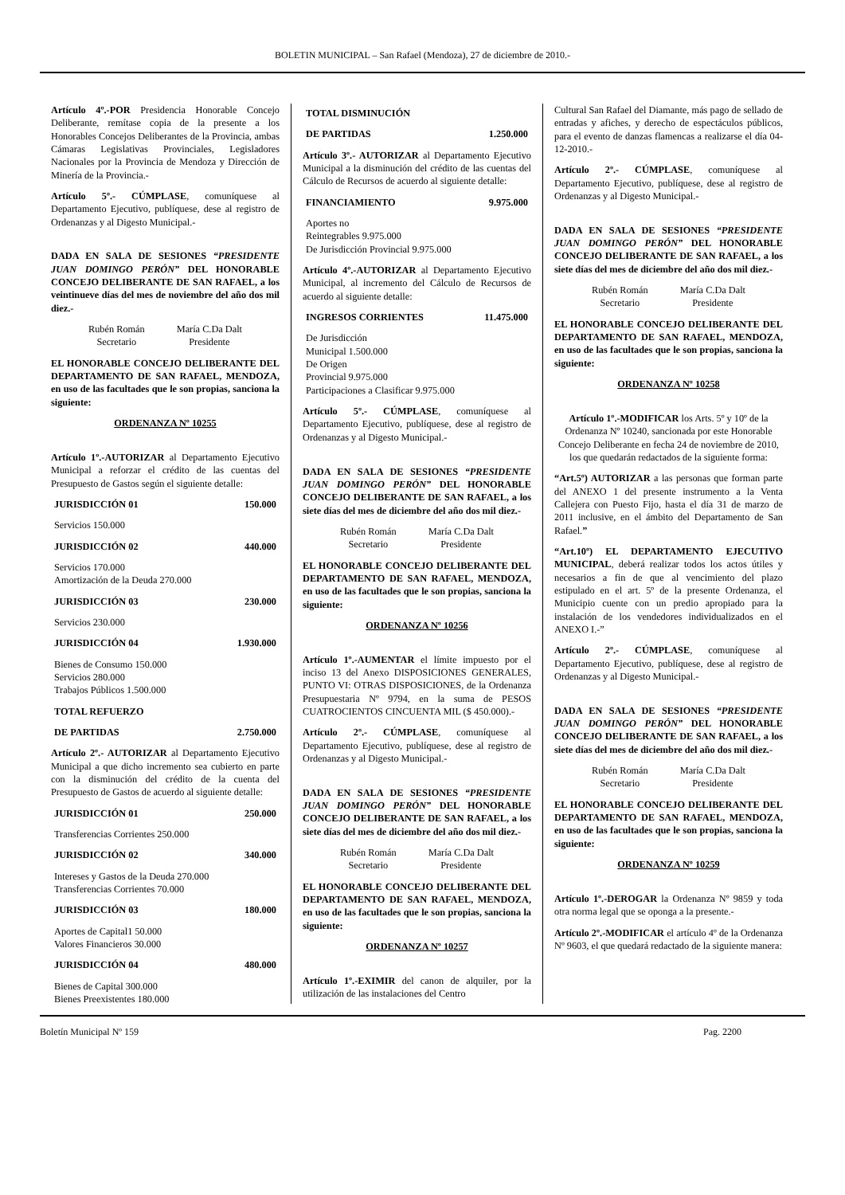BOLETIN MUNICIPAL – San Rafael (Mendoza), 27 de diciembre de 2010.-
Artículo 4º.-POR Presidencia Honorable Concejo Deliberante, remítase copia de la presente a los Honorables Concejos Deliberantes de la Provincia, ambas Cámaras Legislativas Provinciales, Legisladores Nacionales por la Provincia de Mendoza y Dirección de Minería de la Provincia.-
Artículo 5º.- CÚMPLASE, comuníquese al Departamento Ejecutivo, publíquese, dese al registro de Ordenanzas y al Digesto Municipal.-
DADA EN SALA DE SESIONES “PRESIDENTE JUAN DOMINGO PERÓN” DEL HONORABLE CONCEJO DELIBERANTE DE SAN RAFAEL, a los veintinueve días del mes de noviembre del año dos mil diez.-
Rubén Román
Secretario
María C.Da Dalt
Presidente
EL HONORABLE CONCEJO DELIBERANTE DEL DEPARTAMENTO DE SAN RAFAEL, MENDOZA, en uso de las facultades que le son propias, sanciona la siguiente:
ORDENANZA Nº 10255
Artículo 1º.-AUTORIZAR al Departamento Ejecutivo Municipal a reforzar el crédito de las cuentas del Presupuesto de Gastos según el siguiente detalle:
JURISDICCIÓN 01 150.000
Servicios 150.000
JURISDICCIÓN 02 440.000
Servicios 170.000
Amortización de la Deuda 270.000
JURISDICCIÓN 03 230.000
Servicios 230.000
JURISDICCIÓN 04 1.930.000
Bienes de Consumo 150.000
Servicios 280.000
Trabajos Públicos 1.500.000
TOTAL REFUERZO
DE PARTIDAS 2.750.000
Artículo 2º.- AUTORIZAR al Departamento Ejecutivo Municipal a que dicho incremento sea cubierto en parte con la disminución del crédito de la cuenta del Presupuesto de Gastos de acuerdo al siguiente detalle:
JURISDICCIÓN 01 250.000
Transferencias Corrientes 250.000
JURISDICCIÓN 02 340.000
Intereses y Gastos de la Deuda 270.000
Transferencias Corrientes 70.000
JURISDICCIÓN 03 180.000
Aportes de Capital1 50.000
Valores Financieros 30.000
JURISDICCIÓN 04 480.000
Bienes de Capital 300.000
Bienes Preexistentes 180.000
TOTAL DISMINUCIÓN
DE PARTIDAS 1.250.000
Artículo 3º.- AUTORIZAR al Departamento Ejecutivo Municipal a la disminución del crédito de las cuentas del Cálculo de Recursos de acuerdo al siguiente detalle:
FINANCIAMIENTO 9.975.000
Aportes no
Reintegrables 9.975.000
De Jurisdicción Provincial 9.975.000
Artículo 4º.-AUTORIZAR al Departamento Ejecutivo Municipal, al incremento del Cálculo de Recursos de acuerdo al siguiente detalle:
INGRESOS CORRIENTES 11.475.000
De Jurisdicción
Municipal 1.500.000
De Origen
Provincial 9.975.000
Participaciones a Clasificar 9.975.000
Artículo 5º.- CÚMPLASE, comuníquese al Departamento Ejecutivo, publíquese, dese al registro de Ordenanzas y al Digesto Municipal.-
DADA EN SALA DE SESIONES “PRESIDENTE JUAN DOMINGO PERÓN” DEL HONORABLE CONCEJO DELIBERANTE DE SAN RAFAEL, a los siete días del mes de diciembre del año dos mil diez.-
Rubén Román
Secretario
María C.Da Dalt
Presidente
EL HONORABLE CONCEJO DELIBERANTE DEL DEPARTAMENTO DE SAN RAFAEL, MENDOZA, en uso de las facultades que le son propias, sanciona la siguiente:
ORDENANZA Nº 10256
Artículo 1º.-AUMENTAR el límite impuesto por el inciso 13 del Anexo DISPOSICIONES GENERALES, PUNTO VI: OTRAS DISPOSICIONES, de la Ordenanza Presupuestaria Nº 9794, en la suma de PESOS CUATROCIENTOS CINCUENTA MIL ($ 450.000).-
Artículo 2º.- CÚMPLASE, comuníquese al Departamento Ejecutivo, publíquese, dese al registro de Ordenanzas y al Digesto Municipal.-
DADA EN SALA DE SESIONES “PRESIDENTE JUAN DOMINGO PERÓN” DEL HONORABLE CONCEJO DELIBERANTE DE SAN RAFAEL, a los siete días del mes de diciembre del año dos mil diez.-
Rubén Román
Secretario
María C.Da Dalt
Presidente
EL HONORABLE CONCEJO DELIBERANTE DEL DEPARTAMENTO DE SAN RAFAEL, MENDOZA, en uso de las facultades que le son propias, sanciona la siguiente:
ORDENANZA Nº 10257
Artículo 1º.-EXIMIR del canon de alquiler, por la utilización de las instalaciones del Centro
Cultural San Rafael del Diamante, más pago de sellado de entradas y afiches, y derecho de espectáculos públicos, para el evento de danzas flamencas a realizarse el día 04-12-2010.-
Artículo 2º.- CÚMPLASE, comuníquese al Departamento Ejecutivo, publíquese, dese al registro de Ordenanzas y al Digesto Municipal.-
DADA EN SALA DE SESIONES “PRESIDENTE JUAN DOMINGO PERÓN” DEL HONORABLE CONCEJO DELIBERANTE DE SAN RAFAEL, a los siete días del mes de diciembre del año dos mil diez.-
Rubén Román
Secretario
María C.Da Dalt
Presidente
EL HONORABLE CONCEJO DELIBERANTE DEL DEPARTAMENTO DE SAN RAFAEL, MENDOZA, en uso de las facultades que le son propias, sanciona la siguiente:
ORDENANZA Nº 10258
Artículo 1º.-MODIFICAR los Arts. 5º y 10º de la Ordenanza Nº 10240, sancionada por este Honorable Concejo Deliberante en fecha 24 de noviembre de 2010, los que quedarán redactados de la siguiente forma:
“Art.5º) AUTORIZAR a las personas que forman parte del ANEXO 1 del presente instrumento a la Venta Callejera con Puesto Fijo, hasta el día 31 de marzo de 2011 inclusive, en el ámbito del Departamento de San Rafael.”
“Art.10º) EL DEPARTAMENTO EJECUTIVO MUNICIPAL, deberá realizar todos los actos útiles y necesarios a fin de que al vencimiento del plazo estipulado en el art. 5º de la presente Ordenanza, el Municipio cuente con un predio apropiado para la instalación de los vendedores individualizados en el ANEXO I.-”
Artículo 2º.- CÚMPLASE, comuníquese al Departamento Ejecutivo, publíquese, dese al registro de Ordenanzas y al Digesto Municipal.-
DADA EN SALA DE SESIONES “PRESIDENTE JUAN DOMINGO PERÓN” DEL HONORABLE CONCEJO DELIBERANTE DE SAN RAFAEL, a los siete días del mes de diciembre del año dos mil diez.-
Rubén Román
Secretario
María C.Da Dalt
Presidente
EL HONORABLE CONCEJO DELIBERANTE DEL DEPARTAMENTO DE SAN RAFAEL, MENDOZA, en uso de las facultades que le son propias, sanciona la siguiente:
ORDENANZA Nº 10259
Artículo 1º.-DEROGAR la Ordenanza Nº 9859 y toda otra norma legal que se oponga a la presente.-
Artículo 2º.-MODIFICAR el artículo 4º de la Ordenanza Nº 9603, el que quedará redactado de la siguiente manera:
Boletín Municipal Nº 159 Pag. 2200